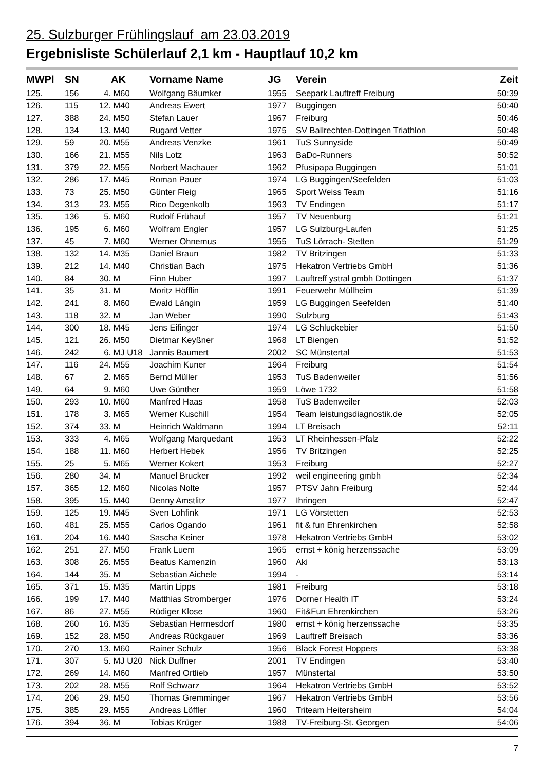25. Sulzburger Frühlingslauf am 23.03.2019
Ergebnisliste Schülerlauf 2,1 km - Hauptlauf 10,2 km
| MWPl | SN | | AK | Vorname Name | JG | Verein | Zeit |
| --- | --- | --- | --- | --- | --- | --- | --- |
| 125. | 156 | 4. | M60 | Wolfgang Bäumker | 1955 | Seepark Lauftreff Freiburg | 50:39 |
| 126. | 115 | 12. | M40 | Andreas Ewert | 1977 | Buggingen | 50:40 |
| 127. | 388 | 24. | M50 | Stefan Lauer | 1967 | Freiburg | 50:46 |
| 128. | 134 | 13. | M40 | Rugard Vetter | 1975 | SV Ballrechten-Dottingen Triathlon | 50:48 |
| 129. | 59 | 20. | M55 | Andreas Venzke | 1961 | TuS Sunnyside | 50:49 |
| 130. | 166 | 21. | M55 | Nils Lotz | 1963 | BaDo-Runners | 50:52 |
| 131. | 379 | 22. | M55 | Norbert Machauer | 1962 | Pfusipapa Buggingen | 51:01 |
| 132. | 286 | 17. | M45 | Roman Pauer | 1974 | LG Buggingen/Seefelden | 51:03 |
| 133. | 73 | 25. | M50 | Günter Fleig | 1965 | Sport Weiss Team | 51:16 |
| 134. | 313 | 23. | M55 | Rico Degenkolb | 1963 | TV Endingen | 51:17 |
| 135. | 136 | 5. | M60 | Rudolf Frühauf | 1957 | TV Neuenburg | 51:21 |
| 136. | 195 | 6. | M60 | Wolfram Engler | 1957 | LG Sulzburg-Laufen | 51:25 |
| 137. | 45 | 7. | M60 | Werner Ohnemus | 1955 | TuS Lörrach- Stetten | 51:29 |
| 138. | 132 | 14. | M35 | Daniel Braun | 1982 | TV Britzingen | 51:33 |
| 139. | 212 | 14. | M40 | Christian Bach | 1975 | Hekatron Vertriebs GmbH | 51:36 |
| 140. | 84 | 30. | M | Finn Huber | 1997 | Lauftreff ystral gmbh Dottingen | 51:37 |
| 141. | 35 | 31. | M | Moritz Höfflin | 1991 | Feuerwehr Müllheim | 51:39 |
| 142. | 241 | 8. | M60 | Ewald Längin | 1959 | LG Buggingen Seefelden | 51:40 |
| 143. | 118 | 32. | M | Jan Weber | 1990 | Sulzburg | 51:43 |
| 144. | 300 | 18. | M45 | Jens Eifinger | 1974 | LG Schluckebier | 51:50 |
| 145. | 121 | 26. | M50 | Dietmar Keyßner | 1968 | LT Biengen | 51:52 |
| 146. | 242 | 6. | MJ U18 | Jannis Baumert | 2002 | SC Münstertal | 51:53 |
| 147. | 116 | 24. | M55 | Joachim Kuner | 1964 | Freiburg | 51:54 |
| 148. | 67 | 2. | M65 | Bernd Müller | 1953 | TuS Badenweiler | 51:56 |
| 149. | 64 | 9. | M60 | Uwe Günther | 1959 | Löwe 1732 | 51:58 |
| 150. | 293 | 10. | M60 | Manfred Haas | 1958 | TuS Badenweiler | 52:03 |
| 151. | 178 | 3. | M65 | Werner Kuschill | 1954 | Team leistungsdiagnostik.de | 52:05 |
| 152. | 374 | 33. | M | Heinrich Waldmann | 1994 | LT Breisach | 52:11 |
| 153. | 333 | 4. | M65 | Wolfgang Marquedant | 1953 | LT Rheinhessen-Pfalz | 52:22 |
| 154. | 188 | 11. | M60 | Herbert Hebek | 1956 | TV Britzingen | 52:25 |
| 155. | 25 | 5. | M65 | Werner Kokert | 1953 | Freiburg | 52:27 |
| 156. | 280 | 34. | M | Manuel Brucker | 1992 | weil engineering gmbh | 52:34 |
| 157. | 365 | 12. | M60 | Nicolas Nolte | 1957 | PTSV Jahn Freiburg | 52:44 |
| 158. | 395 | 15. | M40 | Denny Amstlitz | 1977 | Ihringen | 52:47 |
| 159. | 125 | 19. | M45 | Sven Lohfink | 1971 | LG Vörstetten | 52:53 |
| 160. | 481 | 25. | M55 | Carlos Ogando | 1961 | fit & fun Ehrenkirchen | 52:58 |
| 161. | 204 | 16. | M40 | Sascha Keiner | 1978 | Hekatron Vertriebs GmbH | 53:02 |
| 162. | 251 | 27. | M50 | Frank Luem | 1965 | ernst + könig herzenssache | 53:09 |
| 163. | 308 | 26. | M55 | Beatus Kamenzin | 1960 | Aki | 53:13 |
| 164. | 144 | 35. | M | Sebastian Aichele | 1994 | - | 53:14 |
| 165. | 371 | 15. | M35 | Martin Lipps | 1981 | Freiburg | 53:18 |
| 166. | 199 | 17. | M40 | Matthias Stromberger | 1976 | Dorner Health IT | 53:24 |
| 167. | 86 | 27. | M55 | Rüdiger Klose | 1960 | Fit&Fun Ehrenkirchen | 53:26 |
| 168. | 260 | 16. | M35 | Sebastian Hermesdorf | 1980 | ernst + könig herzenssache | 53:35 |
| 169. | 152 | 28. | M50 | Andreas Rückgauer | 1969 | Lauftreff Breisach | 53:36 |
| 170. | 270 | 13. | M60 | Rainer Schulz | 1956 | Black Forest Hoppers | 53:38 |
| 171. | 307 | 5. | MJ U20 | Nick Duffner | 2001 | TV Endingen | 53:40 |
| 172. | 269 | 14. | M60 | Manfred Ortlieb | 1957 | Münstertal | 53:50 |
| 173. | 202 | 28. | M55 | Rolf Schwarz | 1964 | Hekatron Vertriebs GmbH | 53:52 |
| 174. | 206 | 29. | M50 | Thomas Gremminger | 1967 | Hekatron Vertriebs GmbH | 53:56 |
| 175. | 385 | 29. | M55 | Andreas Löffler | 1960 | Triteam Heitersheim | 54:04 |
| 176. | 394 | 36. | M | Tobias Krüger | 1988 | TV-Freiburg-St. Georgen | 54:06 |
7